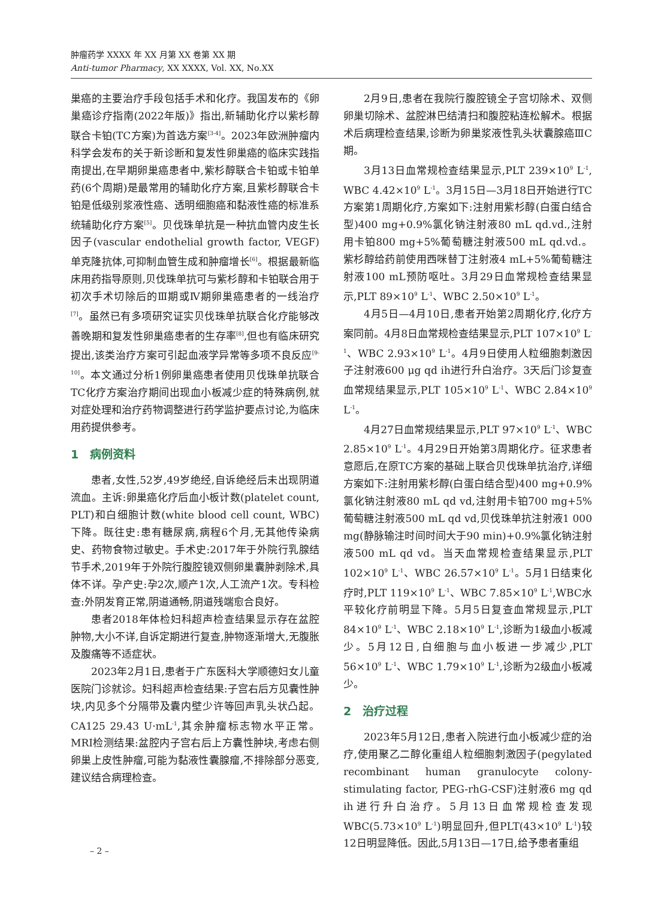肿瘤药学 XXXX 年 XX 月第 XX 卷第 XX 期
Anti-tumor Pharmacy, XX XXXX, Vol. XX, No.XX
巢癌的主要治疗手段包括手术和化疗。我国发布的《卵巢癌诊疗指南(2022年版)》指出,新辅助化疗以紫杉醇联合卡铂(TC方案)为首选方案<sup>[3-4]</sup>。2023年欧洲肿瘤内科学会发布的关于新诊断和复发性卵巢癌的临床实践指南提出,在早期卵巢癌患者中,紫杉醇联合卡铂或卡铂单药(6个周期)是最常用的辅助化疗方案,且紫杉醇联合卡铂是低级别浆液性癌、透明细胞癌和黏液性癌的标准系统辅助化疗方案<sup>[5]</sup>。贝伐珠单抗是一种抗血管内皮生长因子(vascular endothelial growth factor, VEGF)单克隆抗体,可抑制血管生成和肿瘤增长<sup>[6]</sup>。根据最新临床用药指导原则,贝伐珠单抗可与紫杉醇和卡铂联合用于初次手术切除后的Ⅲ期或Ⅳ期卵巢癌患者的一线治疗<sup>[7]</sup>。虽然已有多项研究证实贝伐珠单抗联合化疗能够改善晚期和复发性卵巢癌患者的生存率<sup>[8]</sup>,但也有临床研究提出,该类治疗方案可引起血液学异常等多项不良反应<sup>[9-10]</sup>。本文通过分析1例卵巢癌患者使用贝伐珠单抗联合TC化疗方案治疗期间出现血小板减少症的特殊病例,就对症处理和治疗药物调整进行药学监护要点讨论,为临床用药提供参考。
1　病例资料
患者,女性,52岁,49岁绝经,自诉绝经后未出现阴道流血。主诉:卵巢癌化疗后血小板计数(platelet count, PLT)和白细胞计数(white blood cell count, WBC)下降。既往史:患有糖尿病,病程6个月,无其他传染病史、药物食物过敏史。手术史:2017年于外院行乳腺结节手术,2019年于外院行腹腔镜双侧卵巢囊肿剥除术,具体不详。孕产史:孕2次,顺产1次,人工流产1次。专科检查:外阴发育正常,阴道通畅,阴道残端愈合良好。
患者2018年体检妇科超声检查结果显示存在盆腔肿物,大小不详,自诉定期进行复查,肿物逐渐增大,无腹胀及腹痛等不适症状。
2023年2月1日,患者于广东医科大学顺德妇女儿童医院门诊就诊。妇科超声检查结果:子宫右后方见囊性肿块,内见多个分隔带及囊内壁少许等回声乳头状凸起。CA125 29.43 U·mL<sup>-1</sup>,其余肿瘤标志物水平正常。MRI检测结果:盆腔内子宫右后上方囊性肿块,考虑右侧卵巢上皮性肿瘤,可能为黏液性囊腺瘤,不排除部分恶变,建议结合病理检查。
2月9日,患者在我院行腹腔镜全子宫切除术、双侧卵巢切除术、盆腔淋巴结清扫和腹腔粘连松解术。根据术后病理检查结果,诊断为卵巢浆液性乳头状囊腺癌ⅢC期。
3月13日血常规检查结果显示,PLT 239×10<sup>9</sup> L<sup>-1</sup>, WBC 4.42×10<sup>9</sup> L<sup>-1</sup>。3月15日—3月18日开始进行TC方案第1周期化疗,方案如下:注射用紫杉醇(白蛋白结合型)400 mg+0.9%氯化钠注射液80 mL qd.vd.,注射用卡铂800 mg+5%葡萄糖注射液500 mL qd.vd.。紫杉醇给药前使用西咪替丁注射液4 mL+5%葡萄糖注射液100 mL预防呕吐。3月29日血常规检查结果显示,PLT 89×10<sup>9</sup> L<sup>-1</sup>、WBC 2.50×10<sup>9</sup> L<sup>-1</sup>。
4月5日—4月10日,患者开始第2周期化疗,化疗方案同前。4月8日血常规检查结果显示,PLT 107×10<sup>9</sup> L<sup>-1</sup>、WBC 2.93×10<sup>9</sup> L<sup>-1</sup>。4月9日使用人粒细胞刺激因子注射液600 μg qd ih进行升白治疗。3天后门诊复查血常规结果显示,PLT 105×10<sup>9</sup> L<sup>-1</sup>、WBC 2.84×10<sup>9</sup> L<sup>-1</sup>。
4月27日血常规结果显示,PLT 97×10<sup>9</sup> L<sup>-1</sup>、WBC 2.85×10<sup>9</sup> L<sup>-1</sup>。4月29日开始第3周期化疗。征求患者意愿后,在原TC方案的基础上联合贝伐珠单抗治疗,详细方案如下:注射用紫杉醇(白蛋白结合型)400 mg+0.9%氯化钠注射液80 mL qd vd,注射用卡铂700 mg+5%葡萄糖注射液500 mL qd vd,贝伐珠单抗注射液1 000 mg(静脉输注时间时间大于90 min)+0.9%氯化钠注射液500 mL qd vd。当天血常规检查结果显示,PLT 102×10<sup>9</sup> L<sup>-1</sup>、WBC 26.57×10<sup>9</sup> L<sup>-1</sup>。5月1日结束化疗时,PLT 119×10<sup>9</sup> L<sup>-1</sup>、WBC 7.85×10<sup>9</sup> L<sup>-1</sup>,WBC水平较化疗前明显下降。5月5日复查血常规显示,PLT 84×10<sup>9</sup> L<sup>-1</sup>、WBC 2.18×10<sup>9</sup> L<sup>-1</sup>,诊断为1级血小板减少。5月12日,白细胞与血小板进一步减少,PLT 56×10<sup>9</sup> L<sup>-1</sup>、WBC 1.79×10<sup>9</sup> L<sup>-1</sup>,诊断为2级血小板减少。
2　治疗过程
2023年5月12日,患者入院进行血小板减少症的治疗,使用聚乙二醇化重组人粒细胞刺激因子(pegylated recombinant human granulocyte colony-stimulating factor, PEG-rhG-CSF)注射液6 mg qd ih进行升白治疗。5月13日血常规检查发现WBC(5.73×10<sup>9</sup> L<sup>-1</sup>)明显回升,但PLT(43×10<sup>9</sup> L<sup>-1</sup>)较12日明显降低。因此,5月13日—17日,给予患者重组
– 2 –